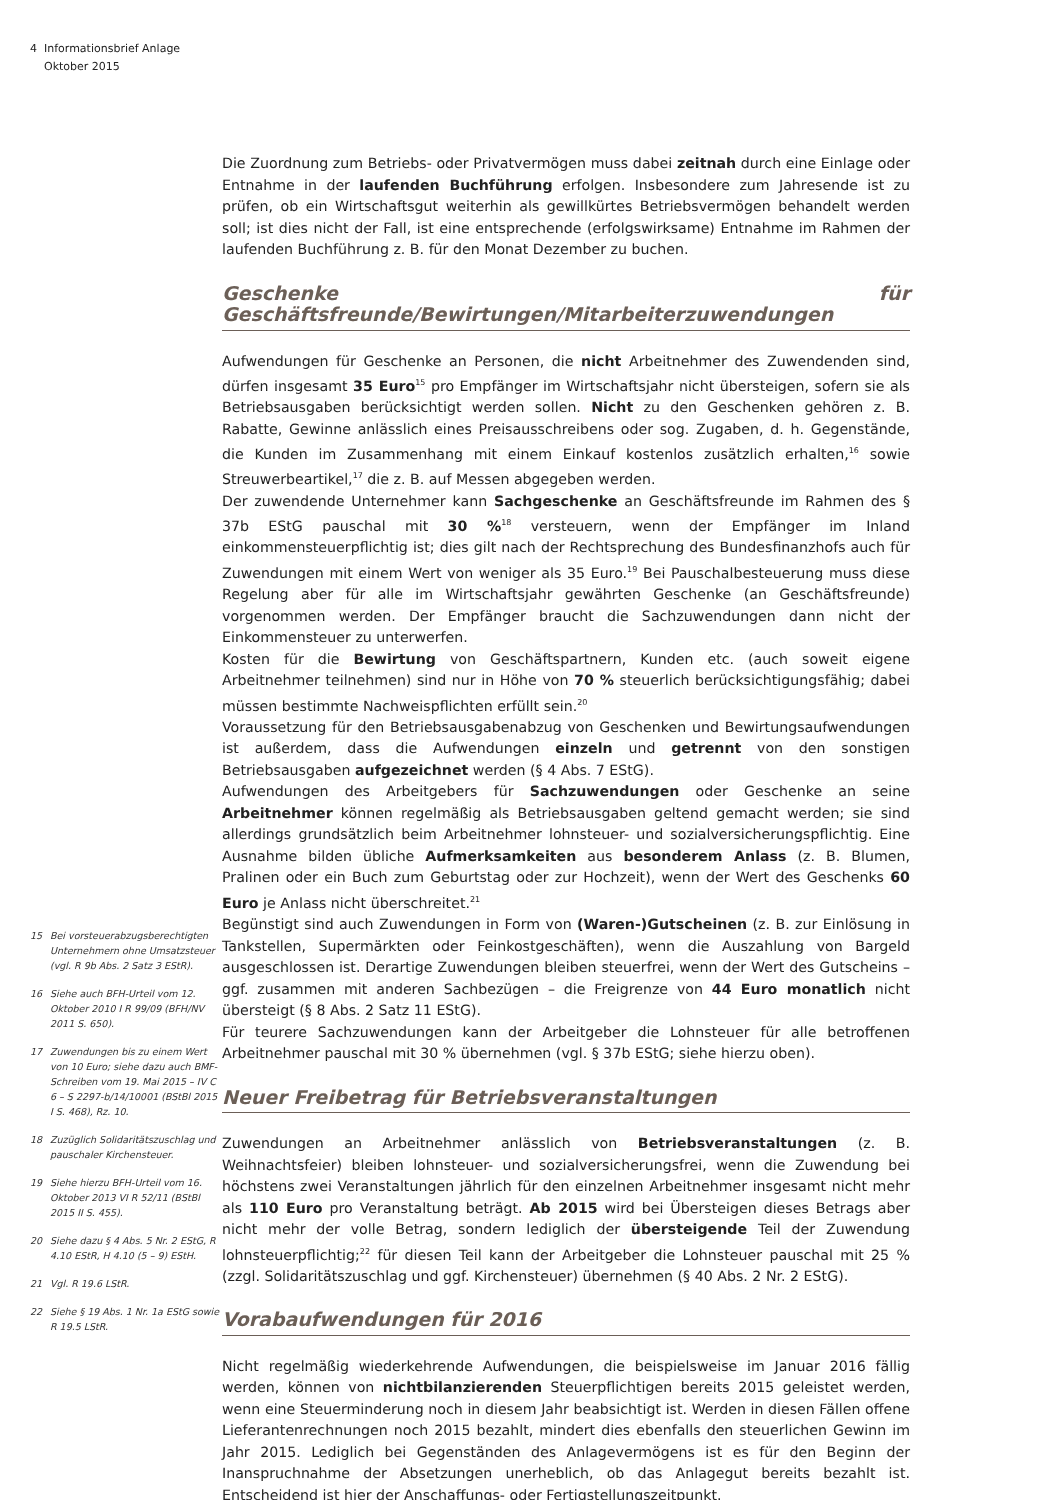4 Informationsbrief Anlage
Oktober 2015
15 Bei vorsteuerabzugsberechtigten Unternehmern ohne Umsatzsteuer (vgl. R 9b Abs. 2 Satz 3 EStR).
16 Siehe auch BFH-Urteil vom 12. Oktober 2010 I R 99/09 (BFH/NV 2011 S. 650).
17 Zuwendungen bis zu einem Wert von 10 Euro; siehe dazu auch BMF-Schreiben vom 19. Mai 2015 – IV C 6 – S 2297-b/14/10001 (BStBl 2015 I S. 468), Rz. 10.
18 Zuzüglich Solidaritätszuschlag und pauschaler Kirchensteuer.
19 Siehe hierzu BFH-Urteil vom 16. Oktober 2013 VI R 52/11 (BStBl 2015 II S. 455).
20 Siehe dazu § 4 Abs. 5 Nr. 2 EStG, R 4.10 EStR, H 4.10 (5 – 9) EStH.
21 Vgl. R 19.6 LStR.
22 Siehe § 19 Abs. 1 Nr. 1a EStG sowie R 19.5 LStR.
Die Zuordnung zum Betriebs- oder Privatvermögen muss dabei zeitnah durch eine Einlage oder Entnahme in der laufenden Buchführung erfolgen. Insbesondere zum Jahresende ist zu prüfen, ob ein Wirtschaftsgut weiterhin als gewillkürtes Betriebsvermögen behandelt werden soll; ist dies nicht der Fall, ist eine entsprechende (erfolgswirksame) Entnahme im Rahmen der laufenden Buchführung z. B. für den Monat Dezember zu buchen.
Geschenke für Geschäftsfreunde/Bewirtungen/Mitarbeiterzuwendungen
Aufwendungen für Geschenke an Personen, die nicht Arbeitnehmer des Zuwendenden sind, dürfen insgesamt 35 Euro<sup>15</sup> pro Empfänger im Wirtschaftsjahr nicht übersteigen, sofern sie als Betriebsausgaben berücksichtigt werden sollen. Nicht zu den Geschenken gehören z. B. Rabatte, Gewinne anlässlich eines Preisausschreibens oder sog. Zugaben, d. h. Gegenstände, die Kunden im Zusammenhang mit einem Einkauf kostenlos zusätzlich erhalten,<sup>16</sup> sowie Streuwerbeartikel,<sup>17</sup> die z. B. auf Messen abgegeben werden.
Der zuwendende Unternehmer kann Sachgeschenke an Geschäftsfreunde im Rahmen des § 37b EStG pauschal mit 30 %<sup>18</sup> versteuern, wenn der Empfänger im Inland einkommensteuerpflichtig ist; dies gilt nach der Rechtsprechung des Bundesfinanzhofs auch für Zuwendungen mit einem Wert von weniger als 35 Euro.<sup>19</sup> Bei Pauschalbesteuerung muss diese Regelung aber für alle im Wirtschaftsjahr gewährten Geschenke (an Geschäftsfreunde) vorgenommen werden. Der Empfänger braucht die Sachzuwendungen dann nicht der Einkommensteuer zu unterwerfen.
Kosten für die Bewirtung von Geschäftspartnern, Kunden etc. (auch soweit eigene Arbeitnehmer teilnehmen) sind nur in Höhe von 70 % steuerlich berücksichtigungsfähig; dabei müssen bestimmte Nachweispflichten erfüllt sein.<sup>20</sup>
Voraussetzung für den Betriebsausgabenabzug von Geschenken und Bewirtungsaufwendungen ist außerdem, dass die Aufwendungen einzeln und getrennt von den sonstigen Betriebsausgaben aufgezeichnet werden (§ 4 Abs. 7 EStG).
Aufwendungen des Arbeitgebers für Sachzuwendungen oder Geschenke an seine Arbeitnehmer können regelmäßig als Betriebsausgaben geltend gemacht werden; sie sind allerdings grundsätzlich beim Arbeitnehmer lohnsteuer- und sozialversicherungspflichtig. Eine Ausnahme bilden übliche Aufmerksamkeiten aus besonderem Anlass (z. B. Blumen, Pralinen oder ein Buch zum Geburtstag oder zur Hochzeit), wenn der Wert des Geschenks 60 Euro je Anlass nicht überschreitet.<sup>21</sup>
Begünstigt sind auch Zuwendungen in Form von (Waren-)Gutscheinen (z. B. zur Einlösung in Tankstellen, Supermärkten oder Feinkostgeschäften), wenn die Auszahlung von Bargeld ausgeschlossen ist. Derartige Zuwendungen bleiben steuerfrei, wenn der Wert des Gutscheins – ggf. zusammen mit anderen Sachbezügen – die Freigrenze von 44 Euro monatlich nicht übersteigt (§ 8 Abs. 2 Satz 11 EStG).
Für teurere Sachzuwendungen kann der Arbeitgeber die Lohnsteuer für alle betroffenen Arbeitnehmer pauschal mit 30 % übernehmen (vgl. § 37b EStG; siehe hierzu oben).
Neuer Freibetrag für Betriebsveranstaltungen
Zuwendungen an Arbeitnehmer anlässlich von Betriebsveranstaltungen (z. B. Weihnachtsfeier) bleiben lohnsteuer- und sozialversicherungsfrei, wenn die Zuwendung bei höchstens zwei Veranstaltungen jährlich für den einzelnen Arbeitnehmer insgesamt nicht mehr als 110 Euro pro Veranstaltung beträgt. Ab 2015 wird bei Übersteigen dieses Betrags aber nicht mehr der volle Betrag, sondern lediglich der übersteigende Teil der Zuwendung lohnsteuerpflichtig;<sup>22</sup> für diesen Teil kann der Arbeitgeber die Lohnsteuer pauschal mit 25 % (zzgl. Solidaritätszuschlag und ggf. Kirchensteuer) übernehmen (§ 40 Abs. 2 Nr. 2 EStG).
Vorabaufwendungen für 2016
Nicht regelmäßig wiederkehrende Aufwendungen, die beispielsweise im Januar 2016 fällig werden, können von nichtbilanzierenden Steuerpflichtigen bereits 2015 geleistet werden, wenn eine Steuerminderung noch in diesem Jahr beabsichtigt ist. Werden in diesen Fällen offene Lieferantenrechnungen noch 2015 bezahlt, mindert dies ebenfalls den steuerlichen Gewinn im Jahr 2015. Lediglich bei Gegenständen des Anlagevermögens ist es für den Beginn der Inanspruchnahme der Absetzungen unerheblich, ob das Anlagegut bereits bezahlt ist. Entscheidend ist hier der Anschaffungs- oder Fertigstellungszeitpunkt.